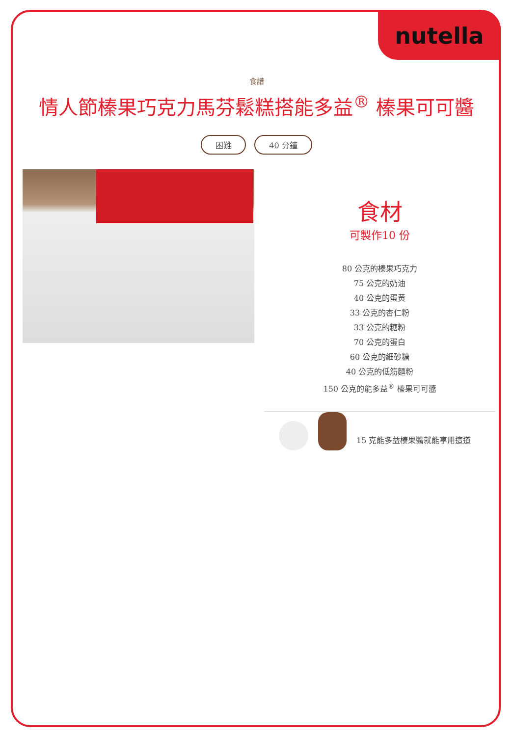nutella
食譜
情人節榛果巧克力馬芬鬆糕搭能多益<sup>®</sup> 榛果可可醬
困難 40 分鐘
食材
可製作10 份
80 公克的榛果巧克力
75 公克的奶油
40 公克的蛋黃
33 公克的杏仁粉
33 公克的糖粉
70 公克的蛋白
60 公克的細砂糖
40 公克的低筋麵粉
150 公克的能多益<sup>®</sup> 榛果可可醬
15 克能多益榛果醬就能享用這道